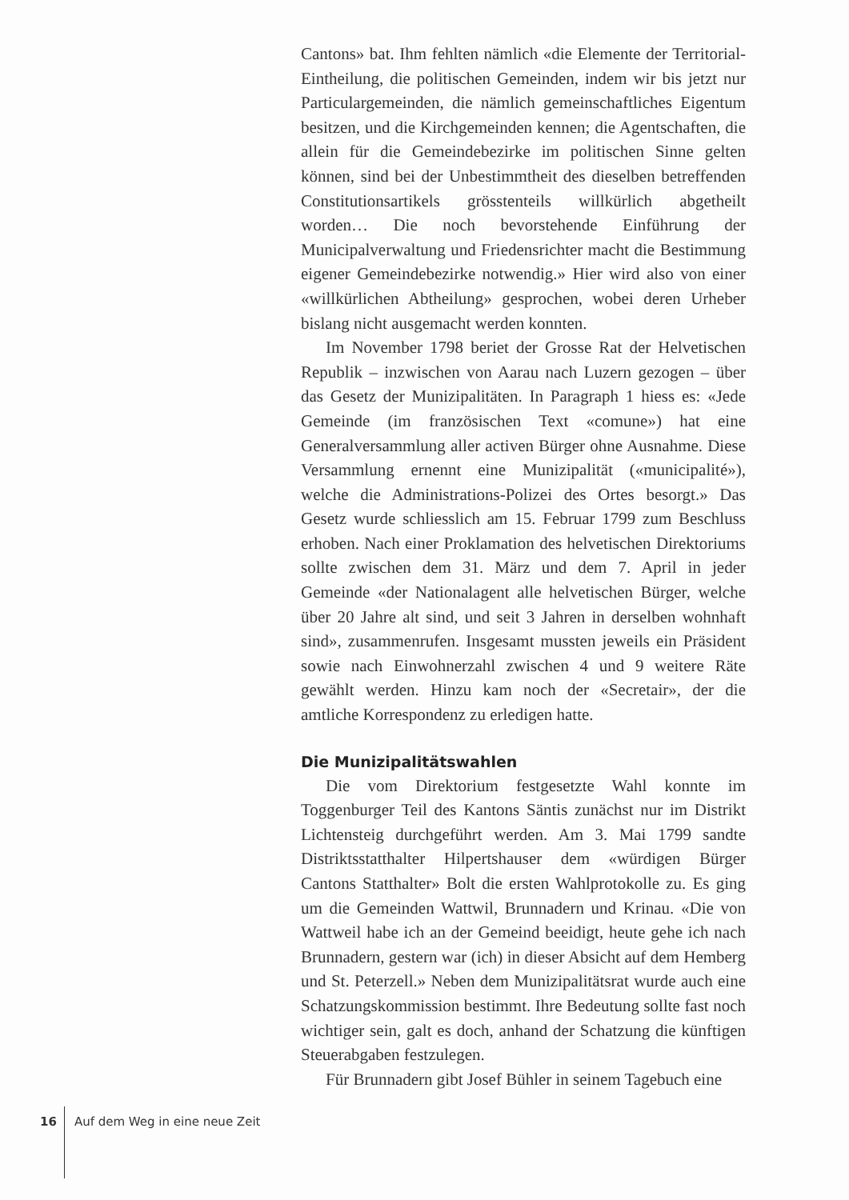Cantons» bat. Ihm fehlten nämlich «die Elemente der Territorial-Eintheilung, die politischen Gemeinden, indem wir bis jetzt nur Particulargemeinden, die nämlich gemeinschaftliches Eigentum besitzen, und die Kirchgemeinden kennen; die Agentschaften, die allein für die Gemeindebezirke im politischen Sinne gelten können, sind bei der Unbestimmtheit des dieselben betreffenden Constitutionsartikels grösstenteils willkürlich abgetheilt worden… Die noch bevorstehende Einführung der Municipalverwaltung und Friedensrichter macht die Bestimmung eigener Gemeindebezirke notwendig.» Hier wird also von einer «willkürlichen Abtheilung» gesprochen, wobei deren Urheber bislang nicht ausgemacht werden konnten.
Im November 1798 beriet der Grosse Rat der Helvetischen Republik – inzwischen von Aarau nach Luzern gezogen – über das Gesetz der Munizipalitäten. In Paragraph 1 hiess es: «Jede Gemeinde (im französischen Text «comune») hat eine Generalversammlung aller activen Bürger ohne Ausnahme. Diese Versammlung ernennt eine Munizipalität («municipalité»), welche die Administrations-Polizei des Ortes besorgt.» Das Gesetz wurde schliesslich am 15. Februar 1799 zum Beschluss erhoben. Nach einer Proklamation des helvetischen Direktoriums sollte zwischen dem 31. März und dem 7. April in jeder Gemeinde «der Nationalagent alle helvetischen Bürger, welche über 20 Jahre alt sind, und seit 3 Jahren in derselben wohnhaft sind», zusammenrufen. Insgesamt mussten jeweils ein Präsident sowie nach Einwohnerzahl zwischen 4 und 9 weitere Räte gewählt werden. Hinzu kam noch der «Secretair», der die amtliche Korrespondenz zu erledigen hatte.
Die Munizipalitätswahlen
Die vom Direktorium festgesetzte Wahl konnte im Toggenburger Teil des Kantons Säntis zunächst nur im Distrikt Lichtensteig durchgeführt werden. Am 3. Mai 1799 sandte Distriktsstatthalter Hilpertshauser dem «würdigen Bürger Cantons Statthalter» Bolt die ersten Wahlprotokolle zu. Es ging um die Gemeinden Wattwil, Brunnadern und Krinau. «Die von Wattweil habe ich an der Gemeind beeidigt, heute gehe ich nach Brunnadern, gestern war (ich) in dieser Absicht auf dem Hemberg und St. Peterzell.» Neben dem Munizipalitätsrat wurde auch eine Schatzungskommission bestimmt. Ihre Bedeutung sollte fast noch wichtiger sein, galt es doch, anhand der Schatzung die künftigen Steuerabgaben festzulegen.
Für Brunnadern gibt Josef Bühler in seinem Tagebuch eine
16 Auf dem Weg in eine neue Zeit